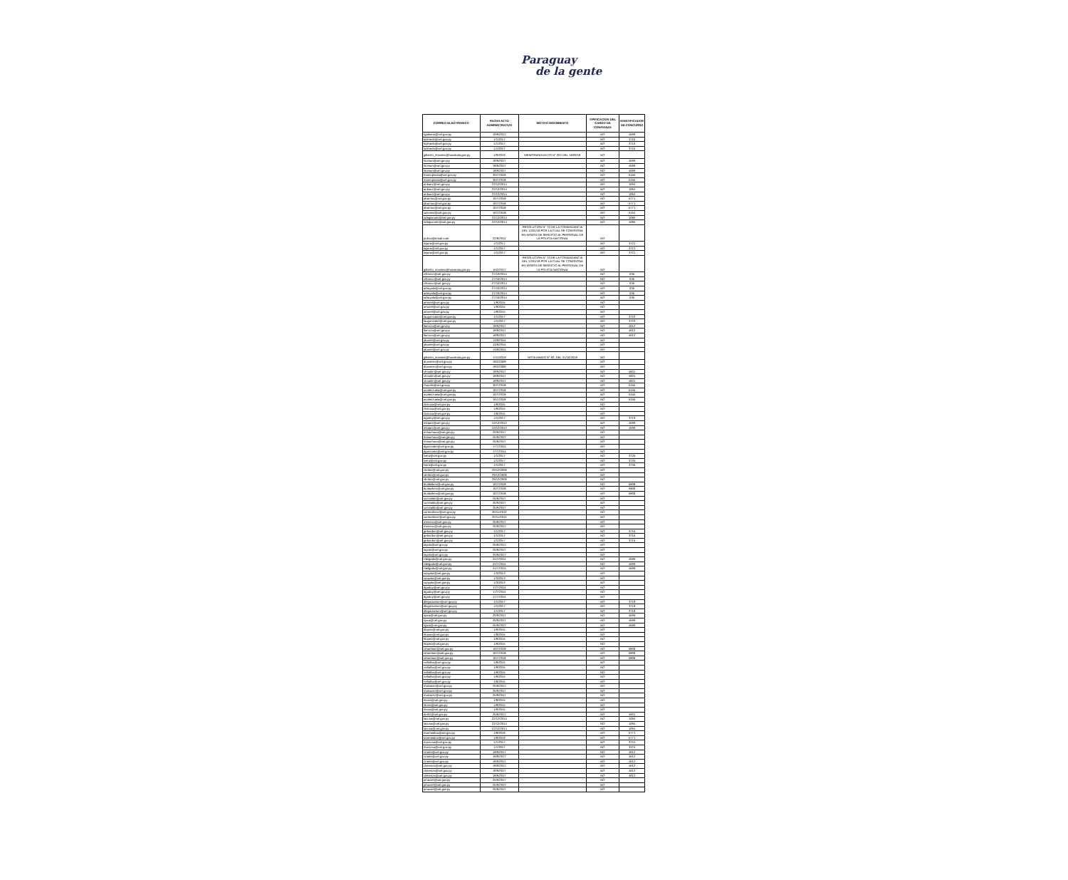Paraguay
de la gente
| CORREO ELECTRONICO | FECHA ACTO ADMINISTRATIVO | MOTIVO MOVIMIENTO | TIPIFICACION DEL CARGO DE CONFIANZA | IDENTIFICADOR DE CONCURSO |
| --- | --- | --- | --- | --- |
| tgaleano@set.gov.py | 19/9/2017 | | NO | 4599 |
| kolmedo@set.gov.py | 1/1/2017 | | NO | 3716 |
| kolmedo@set.gov.py | 1/1/2017 | | NO | 3716 |
| kolmedo@set.gov.py | 1/1/2017 | | NO | 3716 |
| gilberto_morales@hacienda.gov.py | 4/9/2018 | MEMORANDUM DS N° 202 DEL 18/09/18 | NO | |
| liroman@set.gov.py | 18/9/2017 | | NO | 4599 |
| liroman@set.gov.py | 18/9/2017 | | NO | 4599 |
| liroman@set.gov.py | 18/9/2017 | | NO | 4599 |
| marespinola@set.gov.py | 30/7/2018 | | NO | 5155 |
| marespinola@set.gov.py | 30/7/2018 | | NO | 5155 |
| anbaez@set.gov.py | 22/12/2014 | | NO | 1094 |
| anbaez@set.gov.py | 22/12/2014 | | NO | 1094 |
| anbaez@set.gov.py | 22/12/2014 | | NO | 1094 |
| pbarrios@set.gov.py | 16/7/2018 | | NO | 5771 |
| pbarrios@set.gov.py | 16/7/2018 | | NO | 5771 |
| pbarrios@set.gov.py | 16/7/2018 | | NO | 5771 |
| salvarez@set.gov.py | 16/7/2018 | | NO | 5154 |
| ndegiacomi@set.gov.py | 22/12/2014 | | NO | 1085 |
| ndegiacomi@set.gov.py | 22/12/2014 | | NO | 1085 |
| policia@email.com | 22/8/2014 | RESOLUCION N° 70 DE LA COMANDANCIA DEL 12/01/18 POR LA CUAL SE COMISIONA EN MISION DE SERVICIO AL PERSONAL DE LA POLICIA NACIONAL | NO | |
| luijara@set.gov.py | 1/1/2017 | | NO | 3721 |
| luijara@set.gov.py | 1/1/2017 | | NO | 3721 |
| luijara@set.gov.py | 1/1/2017 | | NO | 3721 |
| gilberto_morales@hacienda.gov.py | 15/2/2017 | RESOLUCION N° 70 DE LA COMANDANCIA DEL 12/01/18 POR LA CUAL SE COMISIONA EN MISION DE SERVICIO AL PERSONAL DE LA POLICIA NACIONAL | NO | |
| cifranco@set.gov.py | 27/10/2014 | | NO | 635 |
| cifranco@set.gov.py | 27/10/2014 | | NO | 635 |
| cifranco@set.gov.py | 27/10/2014 | | NO | 635 |
| adrayala@set.gov.py | 27/10/2014 | | NO | 635 |
| adrayala@set.gov.py | 27/10/2014 | | NO | 635 |
| adrayala@set.gov.py | 27/10/2014 | | NO | 635 |
| amorel@set.gov.py | 1/8/2015 | | NO | |
| amorel@set.gov.py | 1/8/2015 | | NO | |
| amorel@set.gov.py | 1/8/2015 | | NO | |
| laugonzalez@set.gov.py | 1/1/2017 | | NO | 3723 |
| laugonzalez@set.gov.py | 1/1/2017 | | NO | 3723 |
| llarroza@set.gov.py | 18/9/2017 | | NO | 4612 |
| llarroza@set.gov.py | 18/9/2017 | | NO | 4612 |
| llarroza@set.gov.py | 18/9/2017 | | NO | 4612 |
| jduarte@set.gov.py | 13/9/2014 | | NO | |
| jduarte@set.gov.py | 13/9/2014 | | NO | |
| jduarte@set.gov.py | 13/9/2014 | | NO | |
| gilberto_morales@hacienda.gov.py | 1/11/2018 | NOTA MH/DS N° 82, DEL 31/10/2018 | NO | |
| dcaceres@set.gov.py | 18/2/2009 | | NO | |
| dcaceres@set.gov.py | 18/2/2009 | | NO | |
| shoudin@set.gov.py | 18/9/2017 | | NO | 4601 |
| shoudin@set.gov.py | 18/9/2017 | | NO | 4601 |
| shoudin@set.gov.py | 18/9/2017 | | NO | 4601 |
| rhoudin@set.gov.py | 30/7/2018 | | NO | 5155 |
| avalenzuela@set.gov.py | 16/7/2018 | | NO | 5155 |
| avalenzuela@set.gov.py | 16/7/2018 | | NO | 5155 |
| avalenzuela@set.gov.py | 16/7/2018 | | NO | 5155 |
| rlarroza@set.gov.py | 1/8/2015 | | NO | |
| rlarroza@set.gov.py | 1/8/2015 | | NO | |
| rlarroza@set.gov.py | 1/8/2015 | | NO | |
| agodoy@set.gov.py | 1/1/2017 | | NO | 3719 |
| mlopez@set.gov.py | 10/12/2012 | | NO | 4599 |
| mlopez@set.gov.py | 10/12/2012 | | NO | 4599 |
| mmachuca@set.gov.py | 25/9/2017 | | NO | |
| mmachuca@set.gov.py | 25/9/2017 | | NO | |
| mmachuca@set.gov.py | 25/9/2017 | | NO | |
| dgonzalez@set.gov.py | 17/7/2014 | | NO | |
| dgonzalez@set.gov.py | 17/7/2014 | | NO | |
| lvera@set.gov.py | 1/1/2017 | | NO | 3725 |
| lvera@set.gov.py | 1/1/2017 | | NO | 3725 |
| lvera@set.gov.py | 1/1/2017 | | NO | 3725 |
| cbritez@set.gov.py | 29/12/2006 | | NO | |
| cbritez@set.gov.py | 29/12/2006 | | NO | |
| cbritez@set.gov.py | 29/12/2006 | | NO | |
| dcaballero@set.gov.py | 16/7/2018 | | NO | 5808 |
| dcaballero@set.gov.py | 16/7/2018 | | NO | 5808 |
| dcaballero@set.gov.py | 16/7/2018 | | NO | 5808 |
| scristaldo@set.gov.py | 25/9/2017 | | NO | |
| scristaldo@set.gov.py | 25/9/2017 | | NO | |
| scristaldo@set.gov.py | 25/9/2017 | | NO | |
| carmartinez@set.gov.py | 26/11/2012 | | NO | |
| carmartinez@set.gov.py | 26/11/2012 | | NO | |
| menciso@set.gov.py | 25/9/2017 | | NO | |
| menciso@set.gov.py | 25/9/2017 | | NO | |
| gebordon@set.gov.py | 1/1/2017 | | NO | 3715 |
| gebordon@set.gov.py | 1/1/2017 | | NO | 3715 |
| gebordon@set.gov.py | 1/1/2017 | | NO | 3715 |
| layala@set.gov.py | 25/9/2017 | | NO | |
| layala@set.gov.py | 25/9/2017 | | NO | |
| layala@set.gov.py | 25/9/2017 | | NO | |
| rdelgado@set.gov.py | 24/7/2014 | | NO | 4599 |
| rdelgado@set.gov.py | 24/7/2014 | | NO | 4599 |
| rdelgado@set.gov.py | 24/7/2014 | | NO | 4599 |
| caayala@set.gov.py | 1/3/2013 | | NO | |
| caayala@set.gov.py | 1/3/2013 | | NO | |
| caayala@set.gov.py | 1/3/2013 | | NO | |
| dgodoy@set.gov.py | 17/7/2014 | | NO | |
| dgodoy@set.gov.py | 17/7/2014 | | NO | |
| dgodoy@set.gov.py | 17/7/2014 | | NO | |
| dleguizamon@set.gov.py | 1/1/2017 | | NO | 3718 |
| dleguizamon@set.gov.py | 1/1/2017 | | NO | 3718 |
| dleguizamon@set.gov.py | 1/1/2017 | | NO | 3718 |
| njara@set.gov.py | 25/9/2017 | | NO | 4599 |
| njara@set.gov.py | 25/9/2017 | | NO | 4599 |
| njara@set.gov.py | 25/9/2017 | | NO | 4599 |
| hlopez@set.gov.py | 1/8/2015 | | NO | |
| hlopez@set.gov.py | 1/8/2015 | | NO | |
| hlopez@set.gov.py | 1/8/2015 | | NO | |
| hlopez@set.gov.py | 1/8/2015 | | NO | |
| rimartinez@set.gov.py | 16/7/2018 | | NO | 5808 |
| rimartinez@set.gov.py | 16/7/2018 | | NO | 5808 |
| rimartinez@set.gov.py | 16/7/2018 | | NO | 5808 |
| vvillalba@set.gov.py | 1/8/2015 | | NO | |
| vvillalba@set.gov.py | 1/8/2015 | | NO | |
| vvillalba@set.gov.py | 1/8/2015 | | NO | |
| vvillalba@set.gov.py | 1/8/2015 | | NO | |
| vvillalba@set.gov.py | 1/8/2015 | | NO | |
| malvarez@set.gov.py | 25/9/2017 | | NO | |
| malvarez@set.gov.py | 25/9/2017 | | NO | |
| malvarez@set.gov.py | 25/9/2017 | | NO | |
| lmora@set.gov.py | 1/8/2015 | | NO | |
| lmora@set.gov.py | 1/8/2015 | | NO | |
| lmora@set.gov.py | 1/8/2015 | | NO | |
| dortiz@set.gov.py | 25/9/2017 | | NO | 4601 |
| lacuna@set.gov.py | 22/12/2014 | | NO | 1094 |
| lacuna@set.gov.py | 22/12/2014 | | NO | 1094 |
| lacuna@set.gov.py | 22/12/2014 | | NO | 1094 |
| marmedina@set.gov.py | 1/8/2018 | | NO | 5771 |
| marmedina@set.gov.py | 1/8/2018 | | NO | 5771 |
| marsosa@set.gov.py | 1/1/2017 | | NO | 3724 |
| marsosa@set.gov.py | 1/1/2017 | | NO | 3724 |
| ririarte@set.gov.py | 18/9/2017 | | NO | 4612 |
| ririarte@set.gov.py | 18/9/2017 | | NO | 4612 |
| ririarte@set.gov.py | 18/9/2017 | | NO | 4612 |
| climenza@set.gov.py | 18/9/2017 | | NO | 4612 |
| climenza@set.gov.py | 18/9/2017 | | NO | 4612 |
| climenza@set.gov.py | 18/9/2017 | | NO | 4612 |
| pmaciel@set.gov.py | 25/9/2017 | | NO | |
| pmaciel@set.gov.py | 25/9/2017 | | NO | |
| pmaciel@set.gov.py | 25/9/2017 | | NO | |